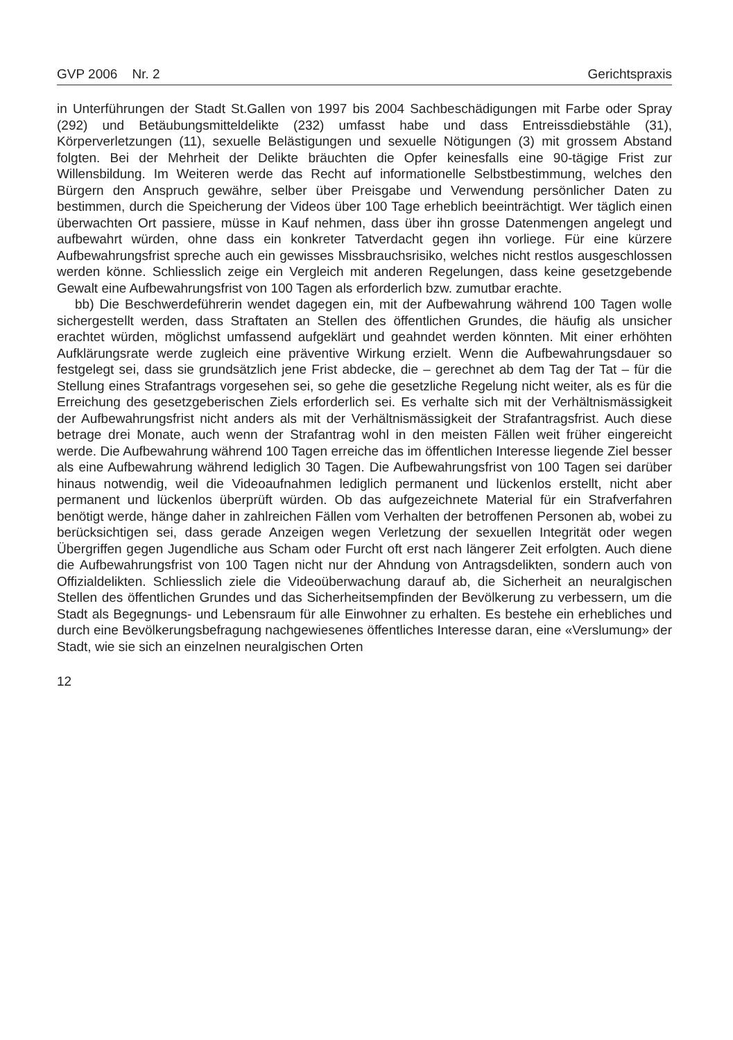GVP 2006 Nr. 2 Gerichtspraxis
in Unterführungen der Stadt St.Gallen von 1997 bis 2004 Sachbeschädigungen mit Farbe oder Spray (292) und Betäubungsmitteldelikte (232) umfasst habe und dass Entreissdiebstähle (31), Körperverletzungen (11), sexuelle Belästigungen und sexuelle Nötigungen (3) mit grossem Abstand folgten. Bei der Mehrheit der Delikte bräuchten die Opfer keinesfalls eine 90-tägige Frist zur Willensbildung. Im Weiteren werde das Recht auf informationelle Selbstbestimmung, welches den Bürgern den Anspruch gewähre, selber über Preisgabe und Verwendung persönlicher Daten zu bestimmen, durch die Speicherung der Videos über 100 Tage erheblich beeinträchtigt. Wer täglich einen überwachten Ort passiere, müsse in Kauf nehmen, dass über ihn grosse Datenmengen angelegt und aufbewahrt würden, ohne dass ein konkreter Tatverdacht gegen ihn vorliege. Für eine kürzere Aufbewahrungsfrist spreche auch ein gewisses Missbrauchsrisiko, welches nicht restlos ausgeschlossen werden könne. Schliesslich zeige ein Vergleich mit anderen Regelungen, dass keine gesetzgebende Gewalt eine Aufbewahrungsfrist von 100 Tagen als erforderlich bzw. zumutbar erachte.
bb) Die Beschwerdeführerin wendet dagegen ein, mit der Aufbewahrung während 100 Tagen wolle sichergestellt werden, dass Straftaten an Stellen des öffentlichen Grundes, die häufig als unsicher erachtet würden, möglichst umfassend aufgeklärt und geahndet werden könnten. Mit einer erhöhten Aufklärungsrate werde zugleich eine präventive Wirkung erzielt. Wenn die Aufbewahrungsdauer so festgelegt sei, dass sie grundsätzlich jene Frist abdecke, die – gerechnet ab dem Tag der Tat – für die Stellung eines Strafantrags vorgesehen sei, so gehe die gesetzliche Regelung nicht weiter, als es für die Erreichung des gesetzgeberischen Ziels erforderlich sei. Es verhalte sich mit der Verhältnismässigkeit der Aufbewahrungsfrist nicht anders als mit der Verhältnismässigkeit der Strafantragsfrist. Auch diese betrage drei Monate, auch wenn der Strafantrag wohl in den meisten Fällen weit früher eingereicht werde. Die Aufbewahrung während 100 Tagen erreiche das im öffentlichen Interesse liegende Ziel besser als eine Aufbewahrung während lediglich 30 Tagen. Die Aufbewahrungsfrist von 100 Tagen sei darüber hinaus notwendig, weil die Videoaufnahmen lediglich permanent und lückenlos erstellt, nicht aber permanent und lückenlos überprüft würden. Ob das aufgezeichnete Material für ein Strafverfahren benötigt werde, hänge daher in zahlreichen Fällen vom Verhalten der betroffenen Personen ab, wobei zu berücksichtigen sei, dass gerade Anzeigen wegen Verletzung der sexuellen Integrität oder wegen Übergriffen gegen Jugendliche aus Scham oder Furcht oft erst nach längerer Zeit erfolgten. Auch diene die Aufbewahrungsfrist von 100 Tagen nicht nur der Ahndung von Antragsdelikten, sondern auch von Offizialdelikten. Schliesslich ziele die Videoüberwachung darauf ab, die Sicherheit an neuralgischen Stellen des öffentlichen Grundes und das Sicherheitsempfinden der Bevölkerung zu verbessern, um die Stadt als Begegnungs- und Lebensraum für alle Einwohner zu erhalten. Es bestehe ein erhebliches und durch eine Bevölkerungsbefragung nachgewiesenes öffentliches Interesse daran, eine «Verslumung» der Stadt, wie sie sich an einzelnen neuralgischen Orten
12